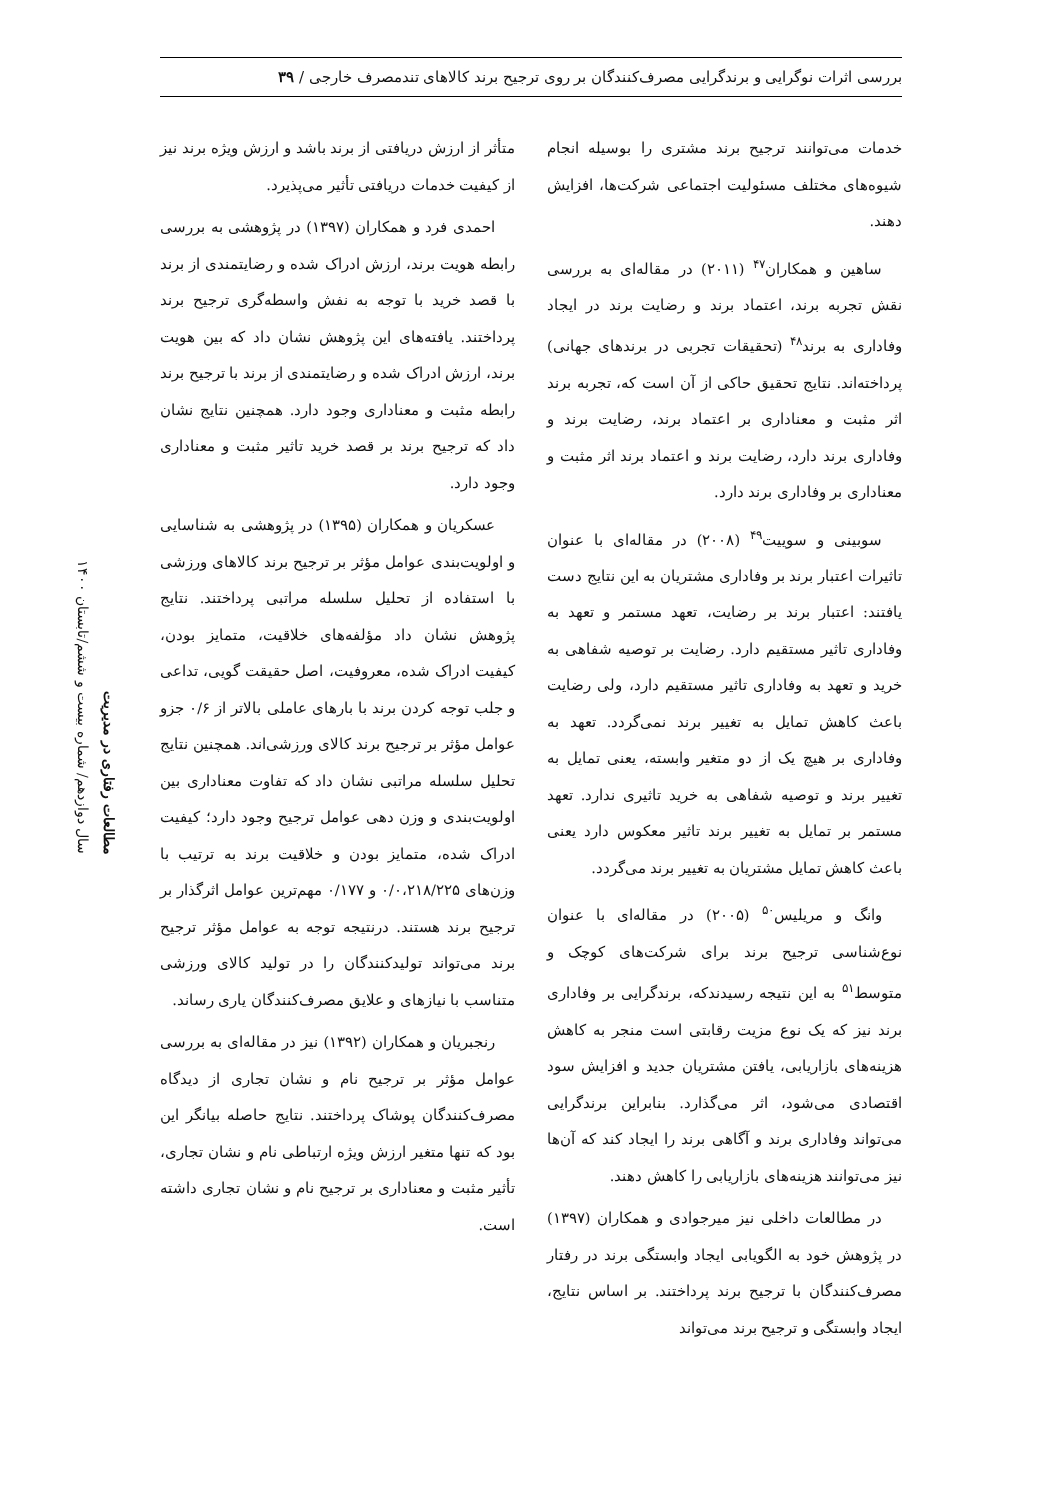بررسی اثرات نوگرایی و برندگرایی مصرف‌کنندگان بر روی ترجیح برند کالاهای تندمصرف خارجی / ۳۹
خدمات می‌توانند ترجیح برند مشتری را بوسیله انجام شیوه‌های مختلف مسئولیت اجتماعی شرکت‌ها، افزایش دهند.
ساهین و همکاران<sup>۴۷</sup> (۲۰۱۱) در مقاله‌ای به بررسی نقش تجربه برند، اعتماد برند و رضایت برند در ایجاد وفاداری به برند<sup>۴۸</sup> (تحقیقات تجربی در برندهای جهانی) پرداخته‌اند. نتایج تحقیق حاکی از آن است که، تجربه برند اثر مثبت و معناداری بر اعتماد برند، رضایت برند و وفاداری برند دارد، رضایت برند و اعتماد برند اثر مثبت و معناداری بر وفاداری برند دارد.
سوبینی و سوییت<sup>۴۹</sup> (۲۰۰۸) در مقاله‌ای با عنوان تاثیرات اعتبار برند بر وفاداری مشتریان به این نتایج دست یافتند: اعتبار برند بر رضایت، تعهد مستمر و تعهد به وفاداری تاثیر مستقیم دارد. رضایت بر توصیه شفاهی به خرید و تعهد به وفاداری تاثیر مستقیم دارد، ولی رضایت باعث کاهش تمایل به تغییر برند نمی‌گردد. تعهد به وفاداری بر هیچ یک از دو متغیر وابسته، یعنی تمایل به تغییر برند و توصیه شفاهی به خرید تاثیری ندارد. تعهد مستمر بر تمایل به تغییر برند تاثیر معکوس دارد یعنی باعث کاهش تمایل مشتریان به تغییر برند می‌گردد.
وانگ و مریلیس<sup>۵۰</sup> (۲۰۰۵) در مقاله‌ای با عنوان نوع‌شناسی ترجیح برند برای شرکت‌های کوچک و متوسط<sup>۵۱</sup> به این نتیجه رسیدندکه، برندگرایی بر وفاداری برند نیز که یک نوع مزیت رقابتی است منجر به کاهش هزینه‌های بازاریابی، یافتن مشتریان جدید و افزایش سود اقتصادی می‌شود، اثر می‌گذارد. بنابراین برندگرایی می‌تواند وفاداری برند و آگاهی برند را ایجاد کند که آن‌ها نیز می‌توانند هزینه‌های بازاریابی را کاهش دهند.
در مطالعات داخلی نیز میرجوادی و همکاران (۱۳۹۷) در پژوهش خود به الگویابی ایجاد وابستگی برند در رفتار مصرف‌کنندگان با ترجیح برند پرداختند. بر اساس نتایج، ایجاد وابستگی و ترجیح برند می‌تواند
متأثر از ارزش دریافتی از برند باشد و ارزش ویژه برند نیز از کیفیت خدمات دریافتی تأثیر می‌پذیرد.
احمدی فرد و همکاران (۱۳۹۷) در پژوهشی به بررسی رابطه هویت برند، ارزش ادراک شده و رضایتمندی از برند با قصد خرید با توجه به نفش واسطه‌گری ترجیح برند پرداختند. یافته‌های این پژوهش نشان داد که بین هویت برند، ارزش ادراک شده و رضایتمندی از برند با ترجیح برند رابطه مثبت و معناداری وجود دارد. همچنین نتایج نشان داد که ترجیح برند بر قصد خرید تاثیر مثبت و معناداری وجود دارد.
عسکریان و همکاران (۱۳۹۵) در پژوهشی به شناسایی و اولویت‌بندی عوامل مؤثر بر ترجیح برند کالاهای ورزشی با استفاده از تحلیل سلسله مراتبی پرداختند. نتایج پژوهش نشان داد مؤلفه‌های خلاقیت، متمایز بودن، کیفیت ادراک شده، معروفیت، اصل حقیقت گویی، تداعی و جلب توجه کردن برند با بارهای عاملی بالاتر از ۰/۶ جزو عوامل مؤثر بر ترجیح برند کالای ورزشی‌اند. همچنین نتایج تحلیل سلسله مراتبی نشان داد که تفاوت معناداری بین اولویت‌بندی و وزن دهی عوامل ترجیح وجود دارد؛ کیفیت ادراک شده، متمایز بودن و خلاقیت برند به ترتیب با وزن‌های ۰/۰،۲۱۸/۲۲۵ و ۰/۱۷۷ مهم‌ترین عوامل اثرگذار بر ترجیح برند هستند. درنتیجه توجه به عوامل مؤثر ترجیح برند می‌تواند تولیدکنندگان را در تولید کالای ورزشی متناسب با نیازهای و علایق مصرف‌کنندگان یاری رساند.
رنجبریان و همکاران (۱۳۹۲) نیز در مقاله‌ای به بررسی عوامل مؤثر بر ترجیح نام و نشان تجاری از دیدگاه مصرف‌کنندگان پوشاک پرداختند. نتایج حاصله بیانگر این بود که تنها متغیر ارزش ویژه ارتباطی نام و نشان تجاری، تأثیر مثبت و معناداری بر ترجیح نام و نشان تجاری داشته است.
مطالعات رفتاری در مدیریت
سال دوازدهم/ شماره بیست و ششم/تابستان ۱۴۰۰